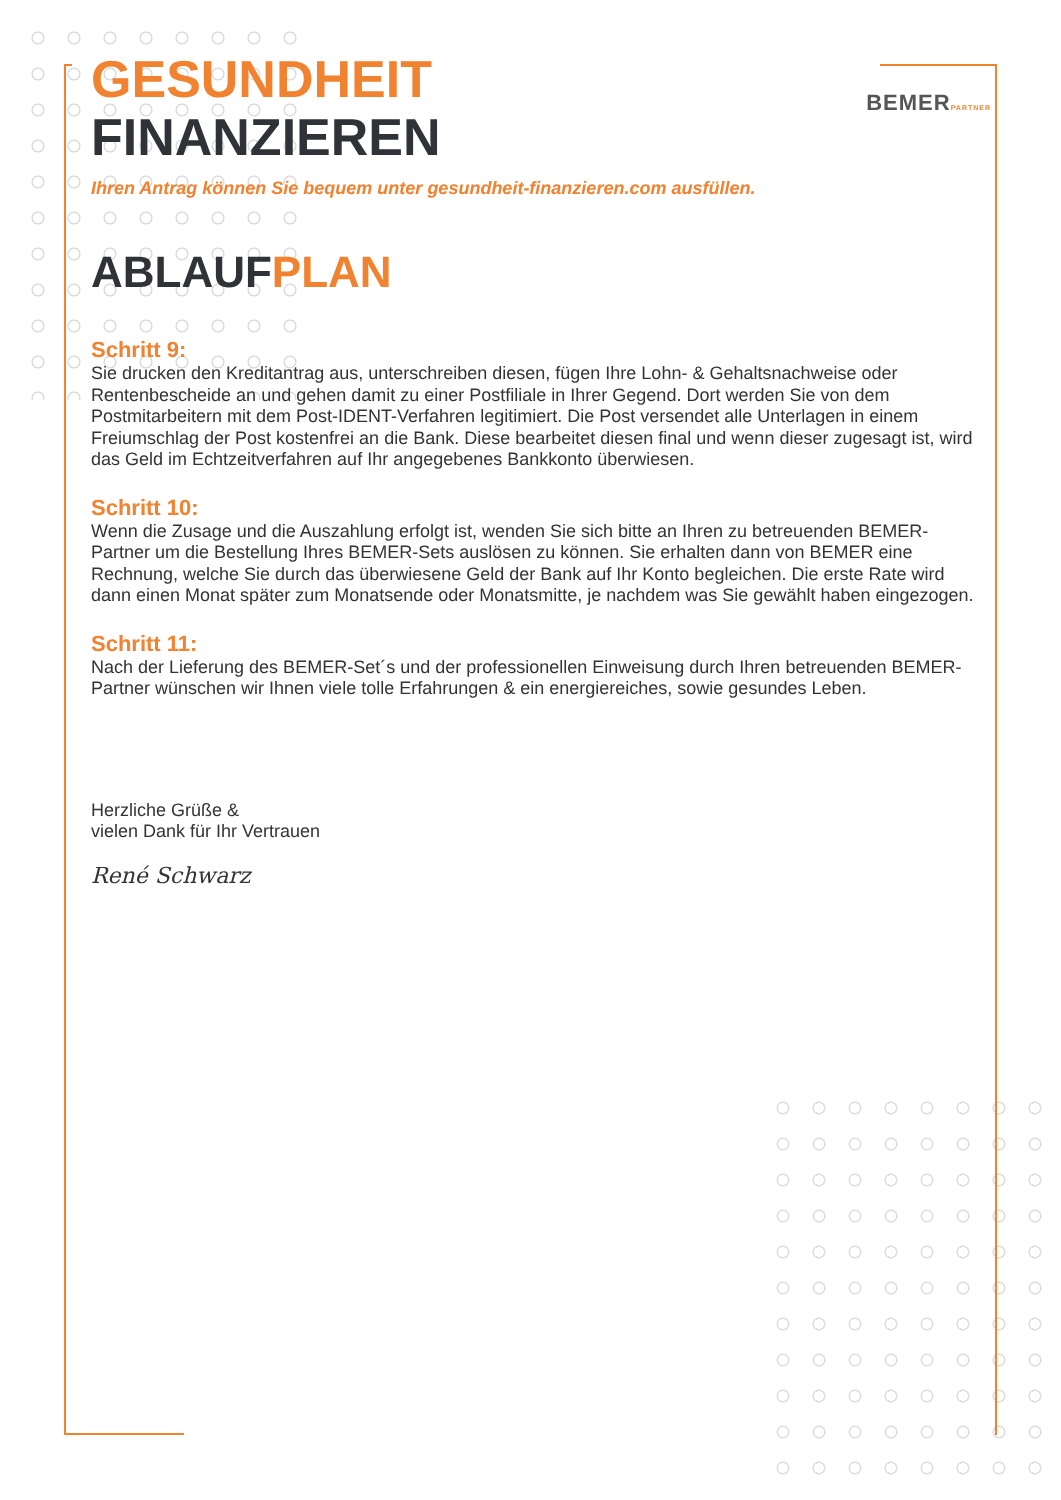BEMERPARTNER
GESUNDHEIT
FINANZIEREN
Ihren Antrag können Sie bequem unter gesundheit-finanzieren.com ausfüllen.
ABLAUF PLAN
Schritt 9:
Sie drucken den Kreditantrag aus, unterschreiben diesen, fügen Ihre Lohn- & Gehaltsnachweise oder Rentenbescheide an und gehen damit zu einer Postfiliale in Ihrer Gegend. Dort werden Sie von dem Postmitarbeitern mit dem Post-IDENT-Verfahren legitimiert. Die Post versendet alle Unterlagen in einem Freiumschlag der Post kostenfrei an die Bank. Diese bearbeitet diesen final und wenn dieser zugesagt ist, wird das Geld im Echtzeitverfahren auf Ihr angegebenes Bankkonto überwiesen.
Schritt 10:
Wenn die Zusage und die Auszahlung erfolgt ist, wenden Sie sich bitte an Ihren zu betreuenden BEMER-Partner um die Bestellung Ihres BEMER-Sets auslösen zu können. Sie erhalten dann von BEMER eine Rechnung, welche Sie durch das überwiesene Geld der Bank auf Ihr Konto begleichen. Die erste Rate wird dann einen Monat später zum Monatsende oder Monatsmitte, je nachdem was Sie gewählt haben eingezogen.
Schritt 11:
Nach der Lieferung des BEMER-Set´s und der professionellen Einweisung durch Ihren betreuenden BEMER-Partner wünschen wir Ihnen viele tolle Erfahrungen & ein energiereiches, sowie gesundes Leben.
Herzliche Grüße &
vielen Dank für Ihr Vertrauen
René Schwarz